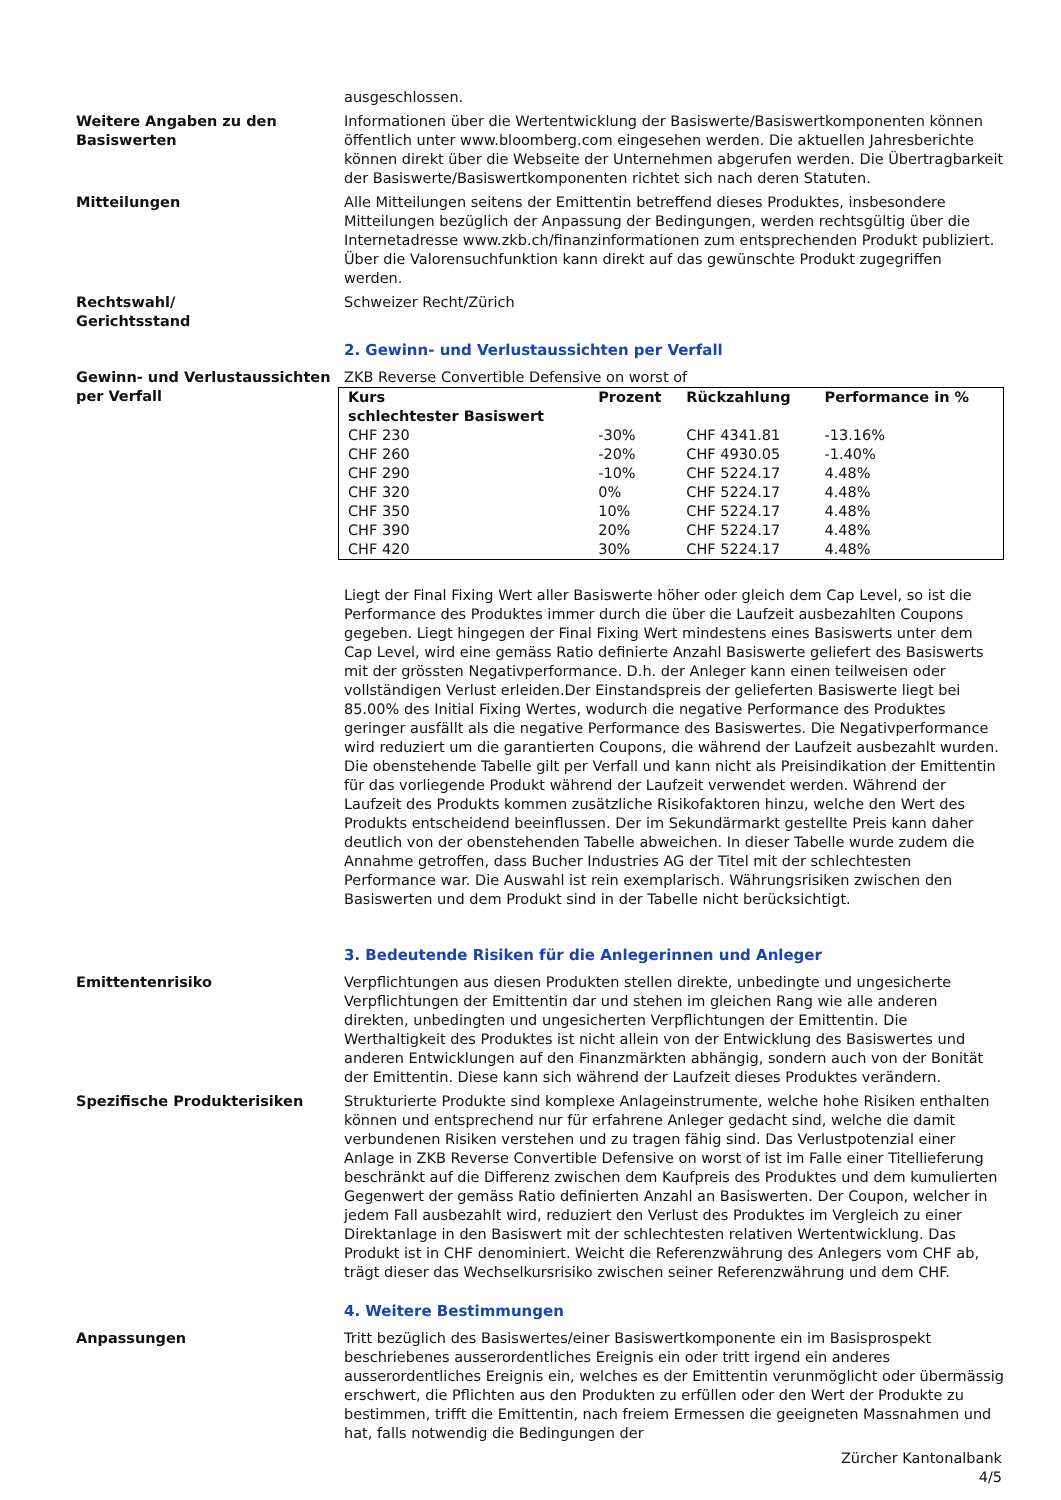ausgeschlossen.
Weitere Angaben zu den Basiswerten
Informationen über die Wertentwicklung der Basiswerte/Basiswertkomponenten können öffentlich unter www.bloomberg.com eingesehen werden. Die aktuellen Jahresberichte können direkt über die Webseite der Unternehmen abgerufen werden. Die Übertragbarkeit der Basiswerte/Basiswertkomponenten richtet sich nach deren Statuten.
Mitteilungen Alle Mitteilungen seitens der Emittentin betreffend dieses Produktes, insbesondere Mitteilungen bezüglich der Anpassung der Bedingungen, werden rechtsgültig über die Internetadresse www.zkb.ch/finanzinformationen zum entsprechenden Produkt publiziert. Über die Valorensuchfunktion kann direkt auf das gewünschte Produkt zugegriffen werden.
Rechtswahl/
Gerichtsstand
Schweizer Recht/Zürich
2. Gewinn- und Verlustaussichten per Verfall
Gewinn- und Verlustaussichten per Verfall
ZKB Reverse Convertible Defensive on worst of
| Kurs schlechtester Basiswert | Prozent | Rückzahlung | Performance in % |
| --- | --- | --- | --- |
| CHF 230 | -30% | CHF 4341.81 | -13.16% |
| CHF 260 | -20% | CHF 4930.05 | -1.40% |
| CHF 290 | -10% | CHF 5224.17 | 4.48% |
| CHF 320 | 0% | CHF 5224.17 | 4.48% |
| CHF 350 | 10% | CHF 5224.17 | 4.48% |
| CHF 390 | 20% | CHF 5224.17 | 4.48% |
| CHF 420 | 30% | CHF 5224.17 | 4.48% |
Liegt der Final Fixing Wert aller Basiswerte höher oder gleich dem Cap Level, so ist die Performance des Produktes immer durch die über die Laufzeit ausbezahlten Coupons gegeben. Liegt hingegen der Final Fixing Wert mindestens eines Basiswerts unter dem Cap Level, wird eine gemäss Ratio definierte Anzahl Basiswerte geliefert des Basiswerts mit der grössten Negativperformance. D.h. der Anleger kann einen teilweisen oder vollständigen Verlust erleiden.Der Einstandspreis der gelieferten Basiswerte liegt bei 85.00% des Initial Fixing Wertes, wodurch die negative Performance des Produktes geringer ausfällt als die negative Performance des Basiswertes. Die Negativperformance wird reduziert um die garantierten Coupons, die während der Laufzeit ausbezahlt wurden.
Die obenstehende Tabelle gilt per Verfall und kann nicht als Preisindikation der Emittentin für das vorliegende Produkt während der Laufzeit verwendet werden. Während der Laufzeit des Produkts kommen zusätzliche Risikofaktoren hinzu, welche den Wert des Produkts entscheidend beeinflussen. Der im Sekundärmarkt gestellte Preis kann daher deutlich von der obenstehenden Tabelle abweichen. In dieser Tabelle wurde zudem die Annahme getroffen, dass Bucher Industries AG der Titel mit der schlechtesten Performance war. Die Auswahl ist rein exemplarisch. Währungsrisiken zwischen den Basiswerten und dem Produkt sind in der Tabelle nicht berücksichtigt.
3. Bedeutende Risiken für die Anlegerinnen und Anleger
Emittentenrisiko Verpflichtungen aus diesen Produkten stellen direkte, unbedingte und ungesicherte Verpflichtungen der Emittentin dar und stehen im gleichen Rang wie alle anderen direkten, unbedingten und ungesicherten Verpflichtungen der Emittentin. Die Werthaltigkeit des Produktes ist nicht allein von der Entwicklung des Basiswertes und anderen Entwicklungen auf den Finanzmärkten abhängig, sondern auch von der Bonität der Emittentin. Diese kann sich während der Laufzeit dieses Produktes verändern.
Spezifische Produkterisiken Strukturierte Produkte sind komplexe Anlageinstrumente, welche hohe Risiken enthalten können und entsprechend nur für erfahrene Anleger gedacht sind, welche die damit verbundenen Risiken verstehen und zu tragen fähig sind. Das Verlustpotenzial einer Anlage in ZKB Reverse Convertible Defensive on worst of ist im Falle einer Titellieferung beschränkt auf die Differenz zwischen dem Kaufpreis des Produktes und dem kumulierten Gegenwert der gemäss Ratio definierten Anzahl an Basiswerten. Der Coupon, welcher in jedem Fall ausbezahlt wird, reduziert den Verlust des Produktes im Vergleich zu einer Direktanlage in den Basiswert mit der schlechtesten relativen Wertentwicklung. Das Produkt ist in CHF denominiert. Weicht die Referenzwährung des Anlegers vom CHF ab, trägt dieser das Wechselkursrisiko zwischen seiner Referenzwährung und dem CHF.
4. Weitere Bestimmungen
Anpassungen Tritt bezüglich des Basiswertes/einer Basiswertkomponente ein im Basisprospekt beschriebenes ausserordentliches Ereignis ein oder tritt irgend ein anderes ausserordentliches Ereignis ein, welches es der Emittentin verunmöglicht oder übermässig erschwert, die Pflichten aus den Produkten zu erfüllen oder den Wert der Produkte zu bestimmen, trifft die Emittentin, nach freiem Ermessen die geeigneten Massnahmen und hat, falls notwendig die Bedingungen der
Zürcher Kantonalbank
4/5